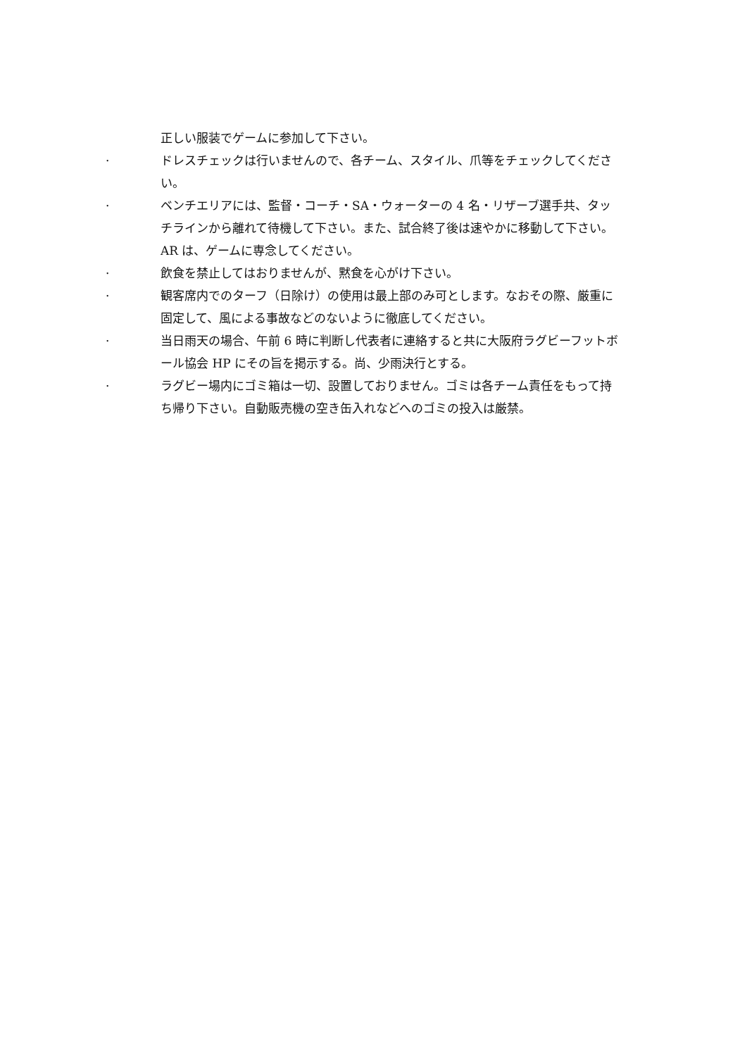正しい服装でゲームに参加して下さい。
· ドレスチェックは行いませんので、各チーム、スタイル、爪等をチェックしてください。
· ベンチエリアには、監督・コーチ・SA・ウォーターの 4 名・リザーブ選手共、タッチラインから離れて待機して下さい。また、試合終了後は速やかに移動して下さい。AR は、ゲームに専念してください。
· 飲食を禁止してはおりませんが、黙食を心がけ下さい。
· 観客席内でのターフ（日除け）の使用は最上部のみ可とします。なおその際、厳重に固定して、風による事故などのないように徹底してください。
· 当日雨天の場合、午前 6 時に判断し代表者に連絡すると共に大阪府ラグビーフットボール協会 HP にその旨を掲示する。尚、少雨決行とする。
· ラグビー場内にゴミ箱は一切、設置しておりません。ゴミは各チーム責任をもって持ち帰り下さい。自動販売機の空き缶入れなどへのゴミの投入は厳禁。